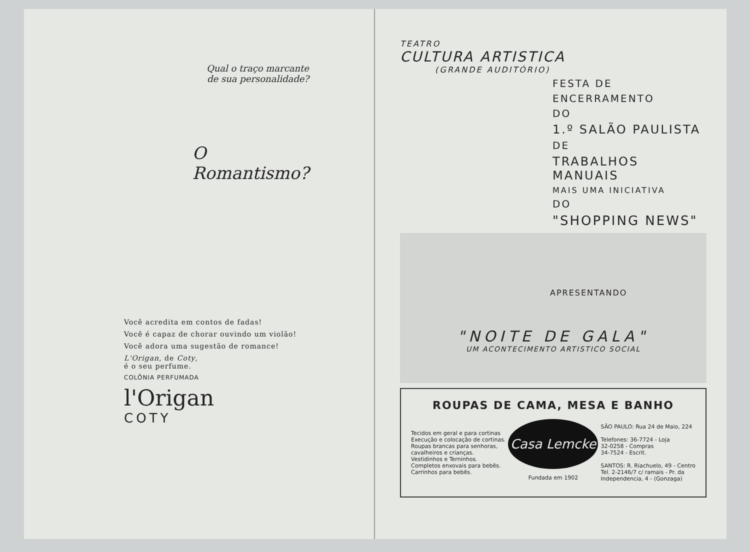Qual o traço marcante
de sua personalidade?
O
Romantismo?
Você acredita em contos de fadas!
Você é capaz de chorar ouvindo um violão!
Você adora uma sugestão de romance!
L'Origan, de Coty,
é o seu perfume.
COLÔNIA PERFUMADA
l'Origan
COTY
TEATRO
CULTURA ARTISTICA
(GRANDE AUDITÓRIO)
FESTA DE
ENCERRAMENTO
DO
1.º SALÃO PAULISTA
DE
TRABALHOS MANUAIS
MAIS UMA INICIATIVA
DO
"SHOPPING NEWS"
APRESENTANDO
"NOITE DE GALA"
UM ACONTECIMENTO ARTISTICO SOCIAL
ROUPAS DE CAMA, MESA E BANHO
Tecidos em geral e para cortinas
Execução e colocação de cortinas.
Roupas brancas para senhoras,
cavalheiros e crianças.
Vestidinhos e Terninhos.
Completos enxovais para bebês.
Carrinhos para bebês.
Casa Lemcke
Fundada em 1902
SÃO PAULO: Rua 24 de Maio, 224
Telefones: 36-7724 - Loja
32-0258 - Compras
34-7524 - Escrit.
SANTOS: R. Riachuelo, 49 - Centro
Tel. 2-2146/7 c/ ramais - Pr. da
Independencia, 4 - (Gonzaga)